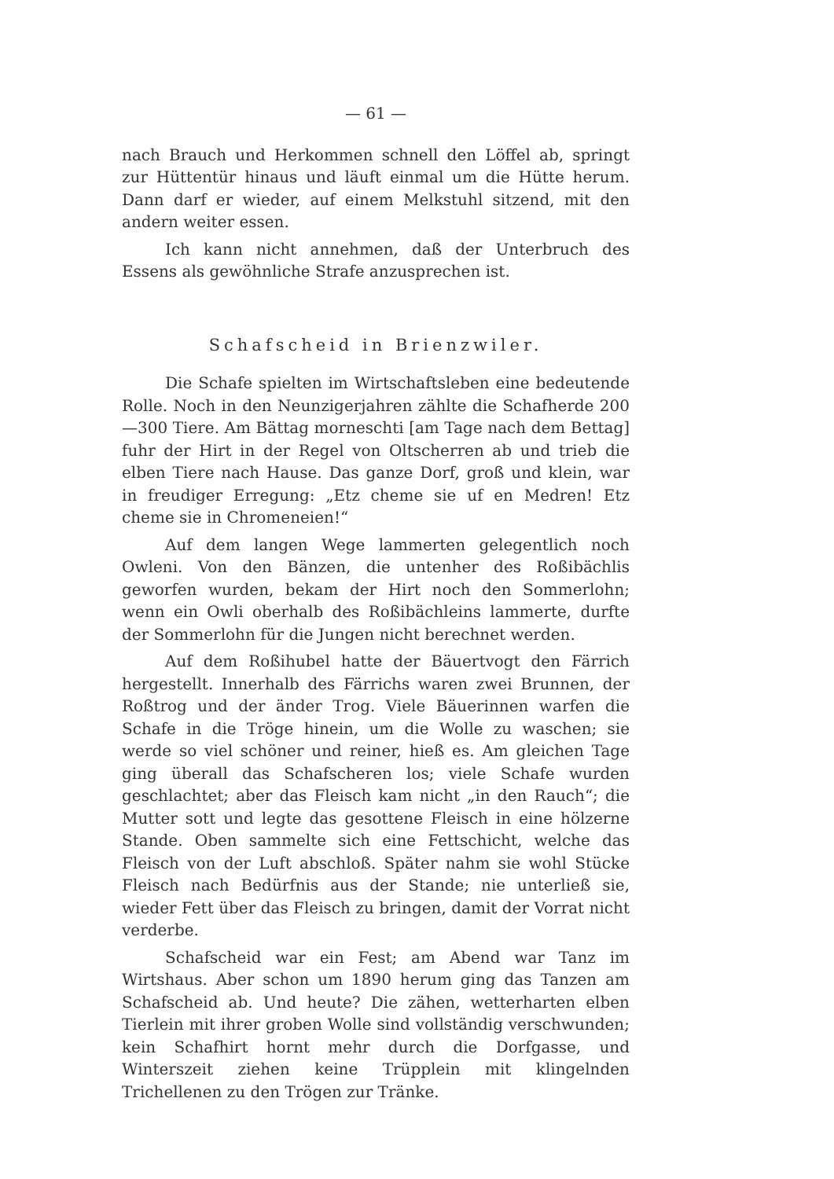— 61 —
nach Brauch und Herkommen schnell den Löffel ab, springt zur Hüttentür hinaus und läuft einmal um die Hütte herum. Dann darf er wieder, auf einem Melkstuhl sitzend, mit den andern weiter essen.
Ich kann nicht annehmen, daß der Unterbruch des Essens als gewöhnliche Strafe anzusprechen ist.
Schafscheid in Brienzwiler.
Die Schafe spielten im Wirtschaftsleben eine bedeutende Rolle. Noch in den Neunzigerjahren zählte die Schafherde 200—300 Tiere. Am Bättag morneschti [am Tage nach dem Bettag] fuhr der Hirt in der Regel von Oltscherren ab und trieb die elben Tiere nach Hause. Das ganze Dorf, groß und klein, war in freudiger Erregung: „Etz cheme sie uf en Medren! Etz cheme sie in Chromeneien!“
Auf dem langen Wege lammerten gelegentlich noch Owleni. Von den Bänzen, die untenher des Roßibächlis geworfen wurden, bekam der Hirt noch den Sommerlohn; wenn ein Owli oberhalb des Roßibächleins lammerte, durfte der Sommerlohn für die Jungen nicht berechnet werden.
Auf dem Roßihubel hatte der Bäuertvogt den Färrich hergestellt. Innerhalb des Färrichs waren zwei Brunnen, der Roßtrog und der änder Trog. Viele Bäuerinnen warfen die Schafe in die Tröge hinein, um die Wolle zu waschen; sie werde so viel schöner und reiner, hieß es. Am gleichen Tage ging überall das Schafscheren los; viele Schafe wurden geschlachtet; aber das Fleisch kam nicht „in den Rauch“; die Mutter sott und legte das gesottene Fleisch in eine hölzerne Stande. Oben sammelte sich eine Fettschicht, welche das Fleisch von der Luft abschloß. Später nahm sie wohl Stücke Fleisch nach Bedürfnis aus der Stande; nie unterließ sie, wieder Fett über das Fleisch zu bringen, damit der Vorrat nicht verderbe.
Schafscheid war ein Fest; am Abend war Tanz im Wirtshaus. Aber schon um 1890 herum ging das Tanzen am Schafscheid ab. Und heute? Die zähen, wetterharten elben Tierlein mit ihrer groben Wolle sind vollständig verschwunden; kein Schafhirt hornt mehr durch die Dorfgasse, und Winterszeit ziehen keine Trüpplein mit klingelnden Trichellenen zu den Trögen zur Tränke.